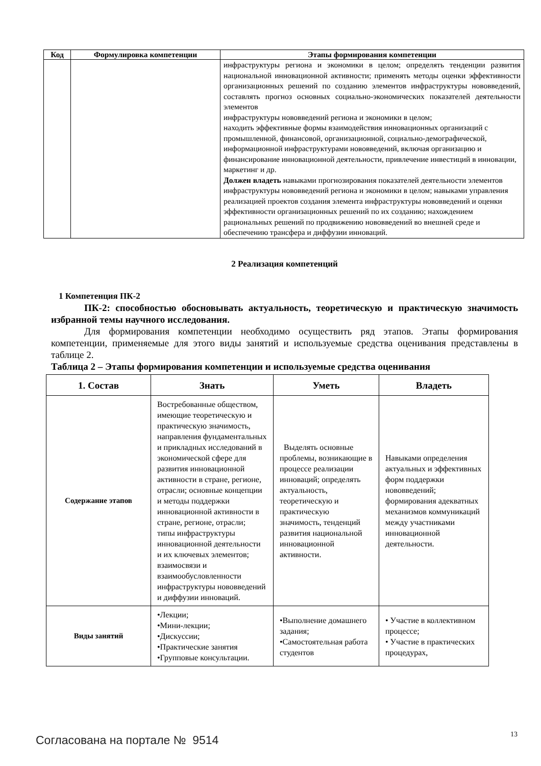| Код | Формулировка компетенции | Этапы формирования компетенции |
| --- | --- | --- |
| | | инфраструктуры региона и экономики в целом; определять тенденции развития национальной инновационной активности; применять методы оценки эффективности организационных решений по созданию элементов инфраструктуры нововведений, составлять прогноз основных социально-экономических показателей деятельности элементов инфраструктуры нововведений региона и экономики в целом; находить эффективные формы взаимодействия инновационных организаций с промышленной, финансовой, организационной, социально-демографической, информационной инфраструктурами нововведений, включая организацию и финансирование инновационной деятельности, привлечение инвестиций в инновации, маркетинг и др. Должен владеть навыками прогнозирования показателей деятельности элементов инфраструктуры нововведений региона и экономики в целом; навыками управления реализацией проектов создания элемента инфраструктуры нововведений и оценки эффективности организационных решений по их созданию; нахождением рациональных решений по продвижению нововведений во внешней среде и обеспечению трансфера и диффузии инноваций. |
2 Реализация компетенций
1 Компетенция ПК-2
ПК-2: способностью обосновывать актуальность, теоретическую и практическую значимость избранной темы научного исследования.
Для формирования компетенции необходимо осуществить ряд этапов. Этапы формирования компетенции, применяемые для этого виды занятий и используемые средства оценивания представлены в таблице 2.
Таблица 2 – Этапы формирования компетенции и используемые средства оценивания
| 1. Состав | Знать | Уметь | Владеть |
| --- | --- | --- | --- |
| Содержание этапов | Востребованные обществом, имеющие теоретическую и практическую значимость, направления фундаментальных и прикладных исследований в экономической сфере для развития инновационной активности в стране, регионе, отрасли; основные концепции и методы поддержки инновационной активности в стране, регионе, отрасли; типы инфраструктуры инновационной деятельности и их ключевых элементов; взаимосвязи и взаимообусловленности инфраструктуры нововведений и диффузии инноваций. | Выделять основные проблемы, возникающие в процессе реализации инноваций; определять актуальность, теоретическую и практическую значимость, тенденций развития национальной инновационной активности. | Навыками определения актуальных и эффективных форм поддержки нововведений; формирования адекватных механизмов коммуникаций между участниками инновационной деятельности. |
| Виды занятий | •Лекции; •Мини-лекции; •Дискуссии; •Практические занятия •Групповые консультации. | •Выполнение домашнего задания; •Самостоятельная работа студентов | • Участие в коллективном процессе; • Участие в практических процедурах, |
Согласована на портале № 9514 13